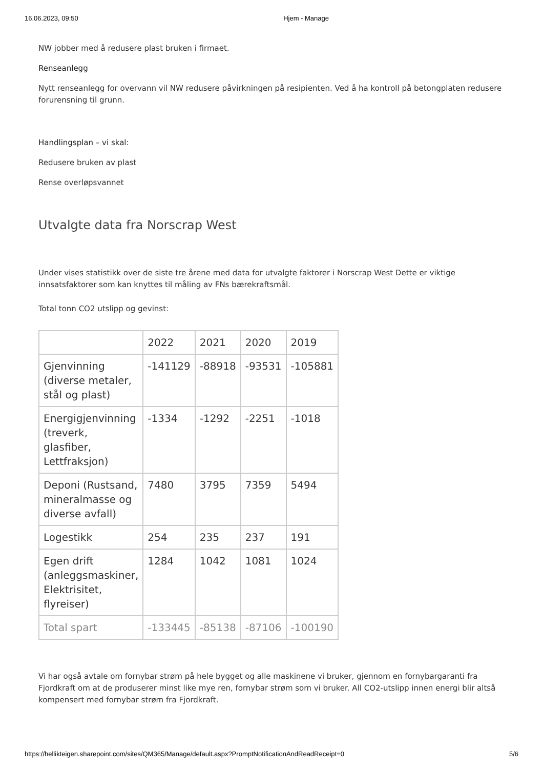16.06.2023, 09:50 Hjem - Manage
NW jobber med å redusere plast bruken i firmaet.
Renseanlegg
Nytt renseanlegg for overvann vil NW redusere påvirkningen på resipienten. Ved å ha kontroll på betongplaten redusere forurensning til grunn.
Handlingsplan – vi skal:
Redusere bruken av plast
Rense overløpsvannet
Utvalgte data fra Norscrap West
Under vises statistikk over de siste tre årene med data for utvalgte faktorer i Norscrap West Dette er viktige innsatsfaktorer som kan knyttes til måling av FNs bærekraftsmål.
Total tonn CO2 utslipp og gevinst:
| | 2022 | 2021 | 2020 | 2019 |
| Gjenvinning (diverse metaler, stål og plast) | -141129 | -88918 | -93531 | -105881 |
| Energigjenvinning (treverk, glasfiber, Lettfraksjon) | -1334 | -1292 | -2251 | -1018 |
| Deponi (Rustsand, mineralmasse og diverse avfall) | 7480 | 3795 | 7359 | 5494 |
| Logestikk | 254 | 235 | 237 | 191 |
| Egen drift (anleggsmaskiner, Elektrisitet, flyreiser) | 1284 | 1042 | 1081 | 1024 |
| Total spart | -133445 | -85138 | -87106 | -100190 |
Vi har også avtale om fornybar strøm på hele bygget og alle maskinene vi bruker, gjennom en fornybargaranti fra Fjordkraft om at de produserer minst like mye ren, fornybar strøm som vi bruker. All CO2-utslipp innen energi blir altså kompensert med fornybar strøm fra Fjordkraft.
https://hellikteigen.sharepoint.com/sites/QM365/Manage/default.aspx?PromptNotificationAndReadReceipt=0 5/6